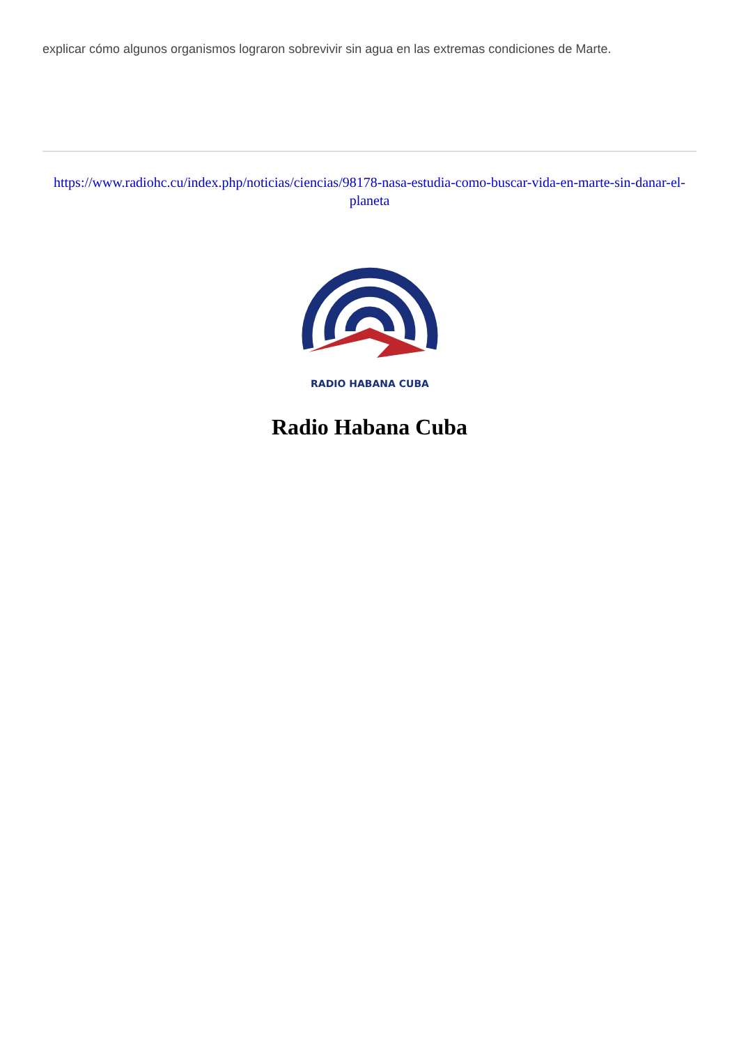explicar cómo algunos organismos lograron sobrevivir sin agua en las extremas condiciones de Marte.
https://www.radiohc.cu/index.php/noticias/ciencias/98178-nasa-estudia-como-buscar-vida-en-marte-sin-danar-el-planeta
RADIO HABANA CUBA
Radio Habana Cuba